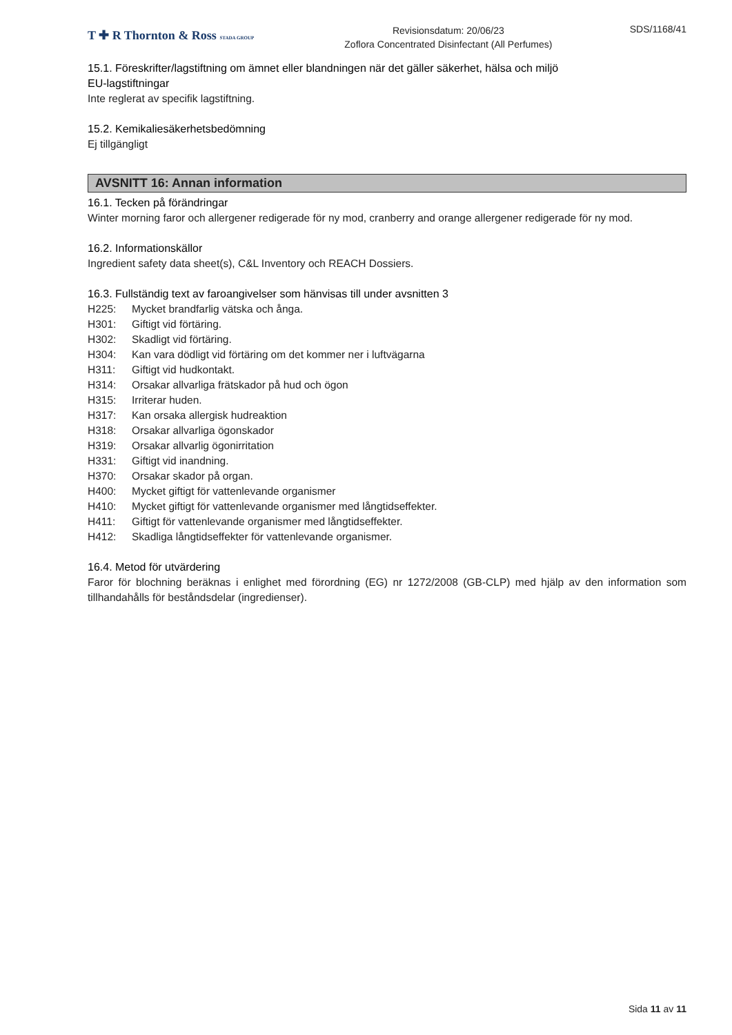T ✚ R Thornton & Ross STADA GROUP
Revisionsdatum: 20/06/23
Zoflora Concentrated Disinfectant (All Perfumes)
SDS/1168/41
15.1. Föreskrifter/lagstiftning om ämnet eller blandningen när det gäller säkerhet, hälsa och miljö
EU-lagstiftningar
Inte reglerat av specifik lagstiftning.
15.2. Kemikaliesäkerhetsbedömning
Ej tillgängligt
AVSNITT 16: Annan information
16.1. Tecken på förändringar
Winter morning faror och allergener redigerade för ny mod, cranberry and orange allergener redigerade för ny mod.
16.2. Informationskällor
Ingredient safety data sheet(s), C&L Inventory och REACH Dossiers.
16.3. Fullständig text av faroangivelser som hänvisas till under avsnitten 3
H225: Mycket brandfarlig vätska och ånga.
H301: Giftigt vid förtäring.
H302: Skadligt vid förtäring.
H304: Kan vara dödligt vid förtäring om det kommer ner i luftvägarna
H311: Giftigt vid hudkontakt.
H314: Orsakar allvarliga frätskador på hud och ögon
H315: Irriterar huden.
H317: Kan orsaka allergisk hudreaktion
H318: Orsakar allvarliga ögonskador
H319: Orsakar allvarlig ögonirritation
H331: Giftigt vid inandning.
H370: Orsakar skador på organ.
H400: Mycket giftigt för vattenlevande organismer
H410: Mycket giftigt för vattenlevande organismer med långtidseffekter.
H411: Giftigt för vattenlevande organismer med långtidseffekter.
H412: Skadliga långtidseffekter för vattenlevande organismer.
16.4. Metod för utvärdering
Faror för blochning beräknas i enlighet med förordning (EG) nr 1272/2008 (GB-CLP) med hjälp av den information som tillhandahålls för beståndsdelar (ingredienser).
Sida 11 av 11